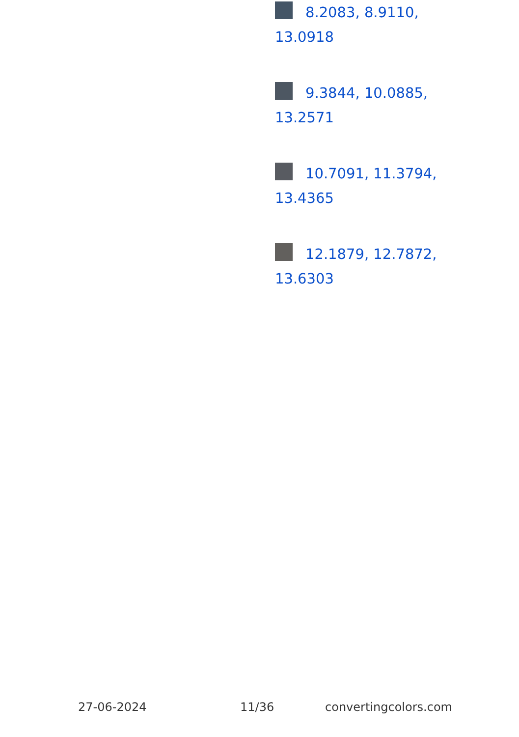8.2083, 8.9110, 13.0918
9.3844, 10.0885, 13.2571
10.7091, 11.3794, 13.4365
12.1879, 12.7872, 13.6303
27-06-2024 11/36 convertingcolors.com